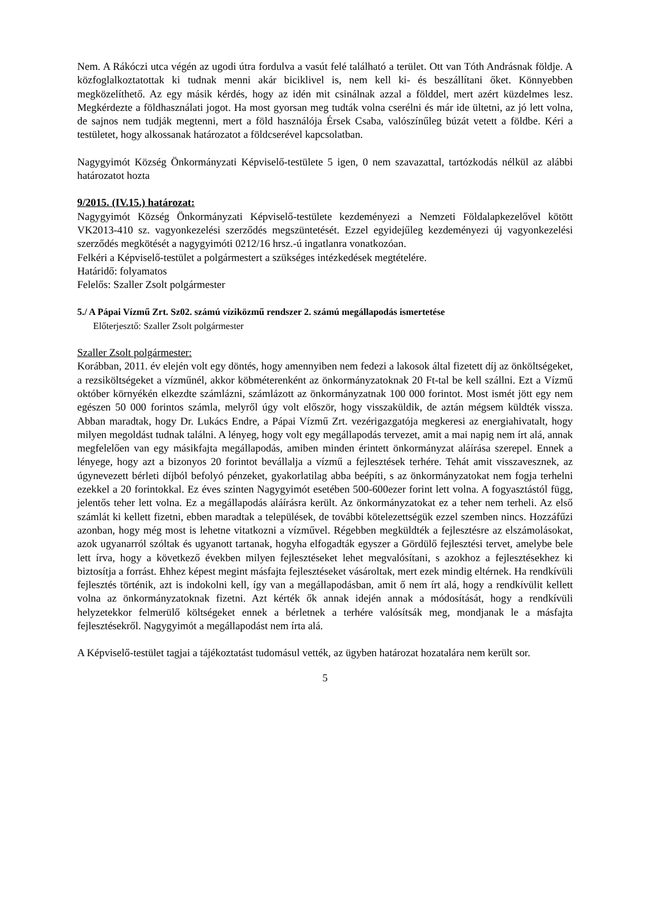Nem. A Rákóczi utca végén az ugodi útra fordulva a vasút felé található a terület. Ott van Tóth Andrásnak földje. A közfoglalkoztatottak ki tudnak menni akár biciklivel is, nem kell ki- és beszállítani őket. Könnyebben megközelíthető. Az egy másik kérdés, hogy az idén mit csinálnak azzal a földdel, mert azért küzdelmes lesz. Megkérdezte a földhasználati jogot. Ha most gyorsan meg tudták volna cserélni és már ide ültetni, az jó lett volna, de sajnos nem tudják megtenni, mert a föld használója Érsek Csaba, valószínűleg búzát vetett a földbe. Kéri a testületet, hogy alkossanak határozatot a földcserével kapcsolatban.
Nagygyimót Község Önkormányzati Képviselő-testülete 5 igen, 0 nem szavazattal, tartózkodás nélkül az alábbi határozatot hozta
9/2015. (IV.15.) határozat:
Nagygyimót Község Önkormányzati Képviselő-testülete kezdeményezi a Nemzeti Földalapkezelővel kötött VK2013-410 sz. vagyonkezelési szerződés megszüntetését. Ezzel egyidejűleg kezdeményezi új vagyonkezelési szerződés megkötését a nagygyimóti 0212/16 hrsz.-ú ingatlanra vonatkozóan.
Felkéri a Képviselő-testület a polgármestert a szükséges intézkedések megtételére.
Határidő: folyamatos
Felelős: Szaller Zsolt polgármester
5./ A Pápai Vízmű Zrt. Sz02. számú víziközmű rendszer 2. számú megállapodás ismertetése
Előterjesztő: Szaller Zsolt polgármester
Szaller Zsolt polgármester:
Korábban, 2011. év elején volt egy döntés, hogy amennyiben nem fedezi a lakosok által fizetett díj az önköltségeket, a rezsiköltségeket a vízműnél, akkor köbméterenként az önkormányzatoknak 20 Ft-tal be kell szállni. Ezt a Vízmű október környékén elkezdte számlázni, számlázott az önkormányzatnak 100 000 forintot. Most ismét jött egy nem egészen 50 000 forintos számla, melyről úgy volt először, hogy visszaküldik, de aztán mégsem küldték vissza. Abban maradtak, hogy Dr. Lukács Endre, a Pápai Vízmű Zrt. vezérigazgatója megkeresi az energiahivatalt, hogy milyen megoldást tudnak találni. A lényeg, hogy volt egy megállapodás tervezet, amit a mai napig nem írt alá, annak megfelelően van egy másikfajta megállapodás, amiben minden érintett önkormányzat aláírása szerepel. Ennek a lényege, hogy azt a bizonyos 20 forintot bevállalja a vízmű a fejlesztések terhére. Tehát amit visszavesznek, az úgynevezett bérleti díjból befolyó pénzeket, gyakorlatilag abba beépíti, s az önkormányzatokat nem fogja terhelni ezekkel a 20 forintokkal. Ez éves szinten Nagygyimót esetében 500-600ezer forint lett volna. A fogyasztástól függ, jelentős teher lett volna. Ez a megállapodás aláírásra került. Az önkormányzatokat ez a teher nem terheli. Az első számlát ki kellett fizetni, ebben maradtak a települések, de további kötelezettségük ezzel szemben nincs. Hozzáfűzi azonban, hogy még most is lehetne vitatkozni a vízművel. Régebben megküldték a fejlesztésre az elszámolásokat, azok ugyanarról szóltak és ugyanott tartanak, hogyha elfogadták egyszer a Gördülő fejlesztési tervet, amelybe bele lett írva, hogy a következő években milyen fejlesztéseket lehet megvalósítani, s azokhoz a fejlesztésekhez ki biztosítja a forrást. Ehhez képest megint másfajta fejlesztéseket vásároltak, mert ezek mindig eltérnek. Ha rendkívüli fejlesztés történik, azt is indokolni kell, így van a megállapodásban, amit ő nem írt alá, hogy a rendkívülit kellett volna az önkormányzatoknak fizetni. Azt kérték ők annak idején annak a módosítását, hogy a rendkívüli helyzetekkor felmerülő költségeket ennek a bérletnek a terhére valósítsák meg, mondjanak le a másfajta fejlesztésekről. Nagygyimót a megállapodást nem írta alá.
A Képviselő-testület tagjai a tájékoztatást tudomásul vették, az ügyben határozat hozatalára nem került sor.
5